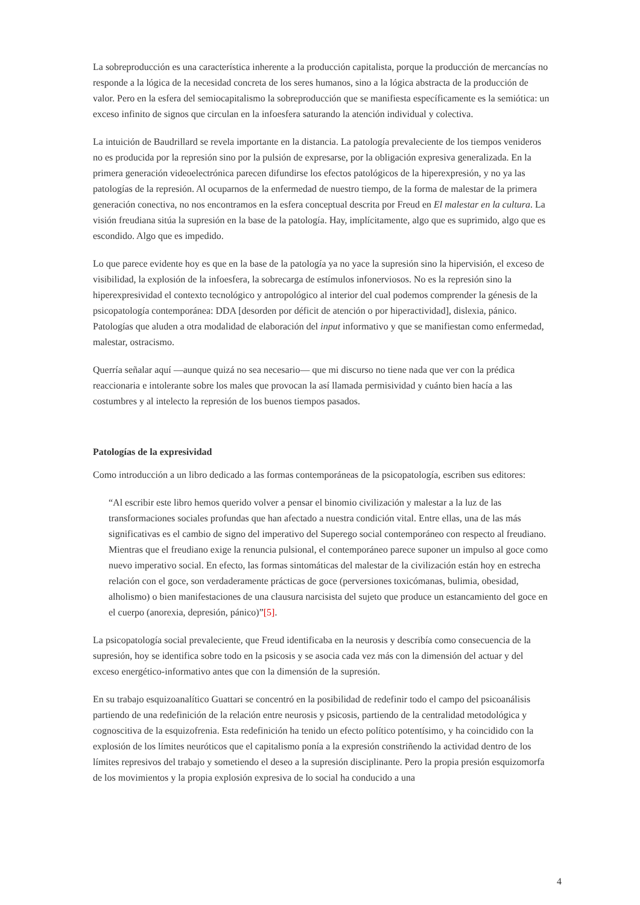La sobreproducción es una característica inherente a la producción capitalista, porque la producción de mercancías no responde a la lógica de la necesidad concreta de los seres humanos, sino a la lógica abstracta de la producción de valor. Pero en la esfera del semiocapitalismo la sobreproducción que se manifiesta específicamente es la semiótica: un exceso infinito de signos que circulan en la infoesfera saturando la atención individual y colectiva.
La intuición de Baudrillard se revela importante en la distancia. La patología prevaleciente de los tiempos venideros no es producida por la represión sino por la pulsión de expresarse, por la obligación expresiva generalizada. En la primera generación videoelectrónica parecen difundirse los efectos patológicos de la hiperexpresión, y no ya las patologías de la represión. Al ocuparnos de la enfermedad de nuestro tiempo, de la forma de malestar de la primera generación conectiva, no nos encontramos en la esfera conceptual descrita por Freud en El malestar en la cultura. La visión freudiana sitúa la supresión en la base de la patología. Hay, implícitamente, algo que es suprimido, algo que es escondido. Algo que es impedido.
Lo que parece evidente hoy es que en la base de la patología ya no yace la supresión sino la hipervisión, el exceso de visibilidad, la explosión de la infoesfera, la sobrecarga de estímulos infonerviosos. No es la represión sino la hiperexpresividad el contexto tecnológico y antropológico al interior del cual podemos comprender la génesis de la psicopatología contemporánea: DDA [desorden por déficit de atención o por hiperactividad], dislexia, pánico. Patologías que aluden a otra modalidad de elaboración del input informativo y que se manifiestan como enfermedad, malestar, ostracismo.
Querría señalar aquí —aunque quizá no sea necesario— que mi discurso no tiene nada que ver con la prédica reaccionaria e intolerante sobre los males que provocan la así llamada permisividad y cuánto bien hacía a las costumbres y al intelecto la represión de los buenos tiempos pasados.
Patologías de la expresividad
Como introducción a un libro dedicado a las formas contemporáneas de la psicopatología, escriben sus editores:
“Al escribir este libro hemos querido volver a pensar el binomio civilización y malestar a la luz de las transformaciones sociales profundas que han afectado a nuestra condición vital. Entre ellas, una de las más significativas es el cambio de signo del imperativo del Superego social contemporáneo con respecto al freudiano. Mientras que el freudiano exige la renuncia pulsional, el contemporáneo parece suponer un impulso al goce como nuevo imperativo social. En efecto, las formas sintomáticas del malestar de la civilización están hoy en estrecha relación con el goce, son verdaderamente prácticas de goce (perversiones toxicómanas, bulimia, obesidad, alholismo) o bien manifestaciones de una clausura narcisista del sujeto que produce un estancamiento del goce en el cuerpo (anorexia, depresión, pánico)”[5].
La psicopatología social prevaleciente, que Freud identificaba en la neurosis y describía como consecuencia de la supresión, hoy se identifica sobre todo en la psicosis y se asocia cada vez más con la dimensión del actuar y del exceso energético-informativo antes que con la dimensión de la supresión.
En su trabajo esquizoanalítico Guattari se concentró en la posibilidad de redefinir todo el campo del psicoanálisis partiendo de una redefinición de la relación entre neurosis y psicosis, partiendo de la centralidad metodológica y cognoscitiva de la esquizofrenia. Esta redefinición ha tenido un efecto político potentísimo, y ha coincidido con la explosión de los límites neuróticos que el capitalismo ponía a la expresión constriñendo la actividad dentro de los límites represivos del trabajo y sometiendo el deseo a la supresión disciplinante. Pero la propia presión esquizomorfa de los movimientos y la propia explosión expresiva de lo social ha conducido a una
4